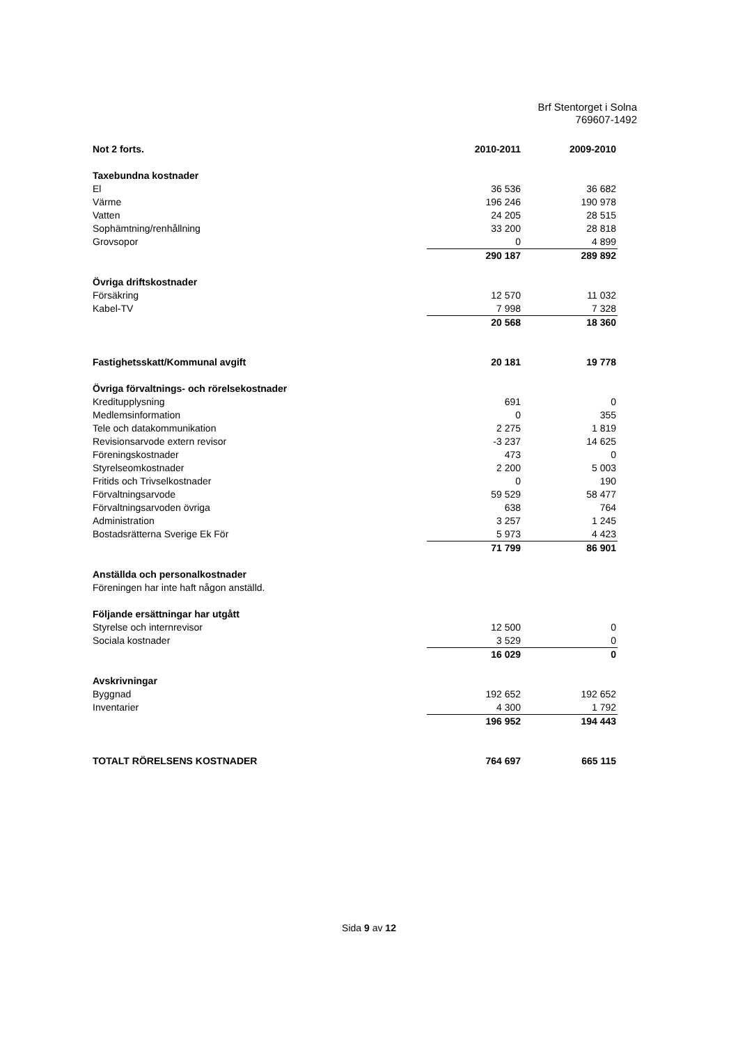Brf Stentorget i Solna
769607-1492
| Not 2 forts. | 2010-2011 | 2009-2010 |
| --- | --- | --- |
| Taxebundna kostnader | | |
| El | 36 536 | 36 682 |
| Värme | 196 246 | 190 978 |
| Vatten | 24 205 | 28 515 |
| Sophämtning/renhållning | 33 200 | 28 818 |
| Grovsopor | 0 | 4 899 |
| | 290 187 | 289 892 |
| Övriga driftskostnader | | |
| Försäkring | 12 570 | 11 032 |
| Kabel-TV | 7 998 | 7 328 |
| | 20 568 | 18 360 |
| Fastighetsskatt/Kommunal avgift | 20 181 | 19 778 |
| Övriga förvaltnings- och rörelsekostnader | | |
| Kreditupplysning | 691 | 0 |
| Medlemsinformation | 0 | 355 |
| Tele och datakommunikation | 2 275 | 1 819 |
| Revisionsarvode extern revisor | -3 237 | 14 625 |
| Föreningskostnader | 473 | 0 |
| Styrelseomkostnader | 2 200 | 5 003 |
| Fritids och Trivselkostnader | 0 | 190 |
| Förvaltningsarvode | 59 529 | 58 477 |
| Förvaltningsarvoden övriga | 638 | 764 |
| Administration | 3 257 | 1 245 |
| Bostadsrätterna Sverige Ek För | 5 973 | 4 423 |
| | 71 799 | 86 901 |
| Anställda och personalkostnader | | |
| Föreningen har inte haft någon anställd. | | |
| Följande ersättningar har utgått | | |
| Styrelse och internrevisor | 12 500 | 0 |
| Sociala kostnader | 3 529 | 0 |
| | 16 029 | 0 |
| Avskrivningar | | |
| Byggnad | 192 652 | 192 652 |
| Inventarier | 4 300 | 1 792 |
| | 196 952 | 194 443 |
| TOTALT RÖRELSENS KOSTNADER | 764 697 | 665 115 |
Sida 9 av 12